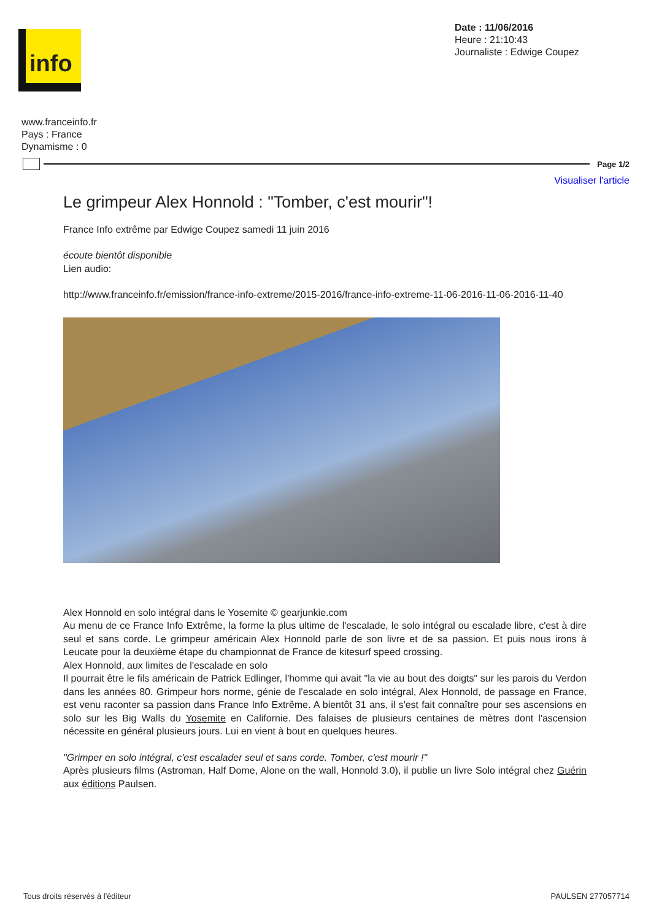info
Date : 11/06/2016
Heure : 21:10:43
Journaliste : Edwige Coupez
www.franceinfo.fr
Pays : France
Dynamisme : 0
Page 1/2
Visualiser l'article
Le grimpeur Alex Honnold : "Tomber, c'est mourir"!
France Info extrême par Edwige Coupez samedi 11 juin 2016
écoute bientôt disponible
Lien audio:
http://www.franceinfo.fr/emission/france-info-extreme/2015-2016/france-info-extreme-11-06-2016-11-06-2016-11-40
Alex Honnold en solo intégral dans le Yosemite © gearjunkie.com
Au menu de ce France Info Extrême, la forme la plus ultime de l'escalade, le solo intégral ou escalade libre, c'est à dire seul et sans corde. Le grimpeur américain Alex Honnold parle de son livre et de sa passion. Et puis nous irons à Leucate pour la deuxième étape du championnat de France de kitesurf speed crossing.
Alex Honnold, aux limites de l'escalade en solo
Il pourrait être le fils américain de Patrick Edlinger, l'homme qui avait "la vie au bout des doigts" sur les parois du Verdon dans les années 80. Grimpeur hors norme, génie de l'escalade en solo intégral, Alex Honnold, de passage en France, est venu raconter sa passion dans France Info Extrême. A bientôt 31 ans, il s'est fait connaître pour ses ascensions en solo sur les Big Walls du Yosemite en Californie. Des falaises de plusieurs centaines de mètres dont l'ascension nécessite en général plusieurs jours. Lui en vient à bout en quelques heures.
"Grimper en solo intégral, c'est escalader seul et sans corde. Tomber, c'est mourir !"
Après plusieurs films (Astroman, Half Dome, Alone on the wall, Honnold 3.0), il publie un livre Solo intégral chez Guérin aux éditions Paulsen.
Tous droits réservés à l'éditeur PAULSEN 277057714